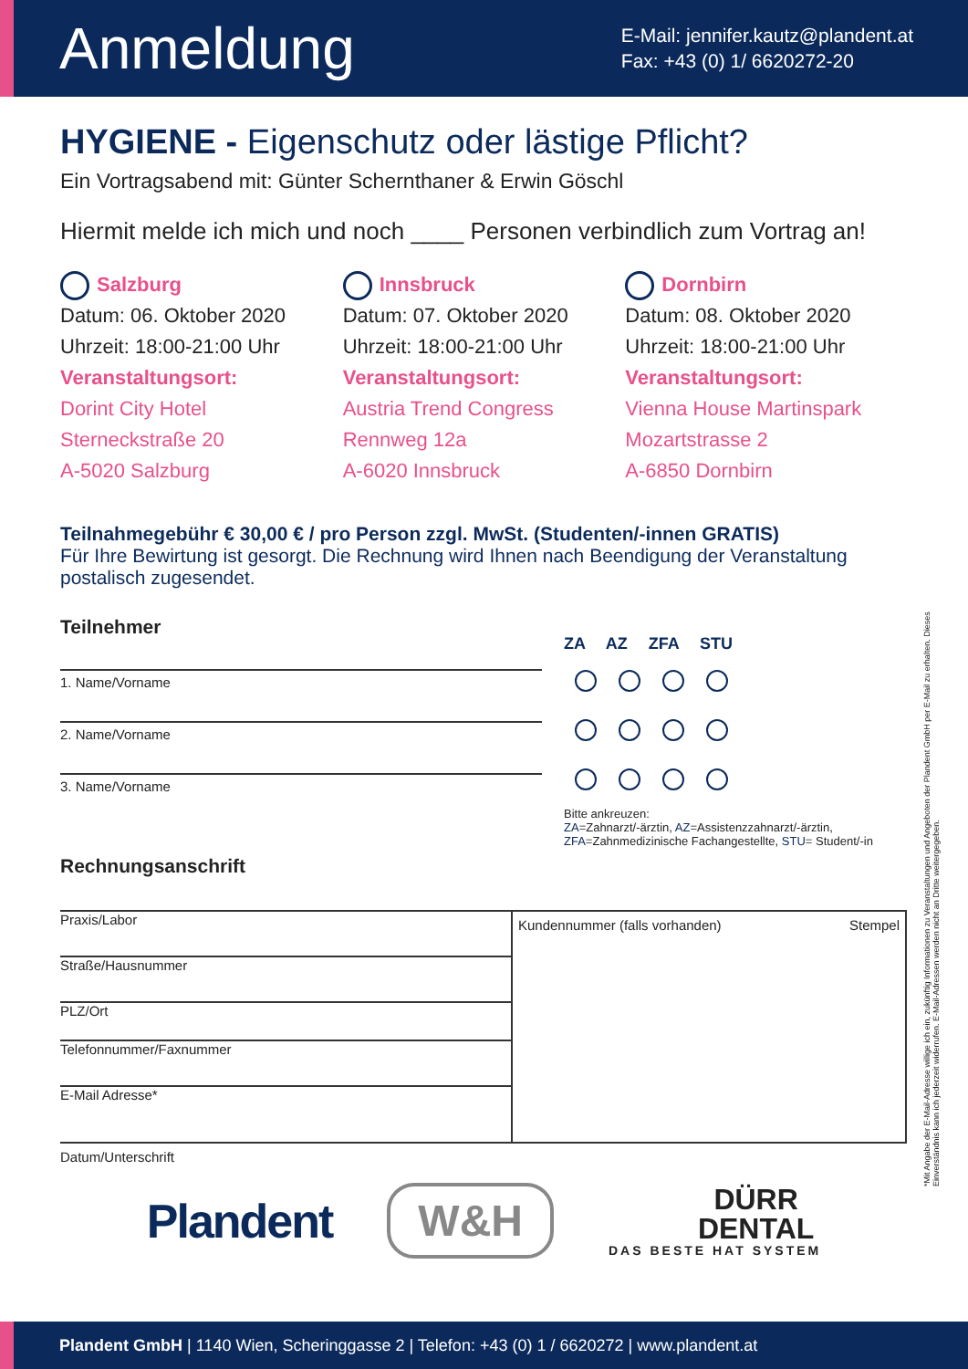Anmeldung
E-Mail: jennifer.kautz@plandent.at
Fax: +43 (0) 1/ 6620272-20
HYGIENE - Eigenschutz oder lästige Pflicht?
Ein Vortragsabend mit: Günter Schernthaner & Erwin Göschl
Hiermit melde ich mich und noch ____ Personen verbindlich zum Vortrag an!
Salzburg
Datum: 06. Oktober 2020
Uhrzeit: 18:00-21:00 Uhr
Veranstaltungsort:
Dorint City Hotel
Sterneckstraße 20
A-5020 Salzburg
Innsbruck
Datum: 07. Oktober 2020
Uhrzeit: 18:00-21:00 Uhr
Veranstaltungsort:
Austria Trend Congress
Rennweg 12a
A-6020 Innsbruck
Dornbirn
Datum: 08. Oktober 2020
Uhrzeit: 18:00-21:00 Uhr
Veranstaltungsort:
Vienna House Martinspark
Mozartstrasse 2
A-6850 Dornbirn
Teilnahmegebühr € 30,00 € / pro Person zzgl. MwSt. (Studenten/-innen GRATIS)
Für Ihre Bewirtung ist gesorgt. Die Rechnung wird Ihnen nach Beendigung der Veranstaltung
postalisch zugesendet.
Teilnehmer
1. Name/Vorname
2. Name/Vorname
3. Name/Vorname
ZA AZ ZFA STU
Bitte ankreuzen:
ZA=Zahnarzt/-ärztin, AZ=Assistenzzahnarzt/-ärztin,
ZFA=Zahnmedizinische Fachangestellte, STU= Student/-in
Rechnungsanschrift
Praxis/Labor
Straße/Hausnummer
PLZ/Ort
Telefonnummer/Faxnummer
E-Mail Adresse*
Kundennummer (falls vorhanden) Stempel
Datum/Unterschrift
Plandent
W&H
DÜRR
DENTAL
DAS BESTE HAT SYSTEM
*Mit Angabe der E-Mail-Adresse willige ich ein, zukünftig Informationen zu Veranstaltungen und Angeboten der Plandent GmbH per E-Mail zu erhalten. Dieses Einverständnis kann ich jederzeit widerrufen. E-Mail-Adressen werden nicht an Dritte weitergegeben.
Plandent GmbH | 1140 Wien, Scheringgasse 2 | Telefon: +43 (0) 1 / 6620272 | www.plandent.at